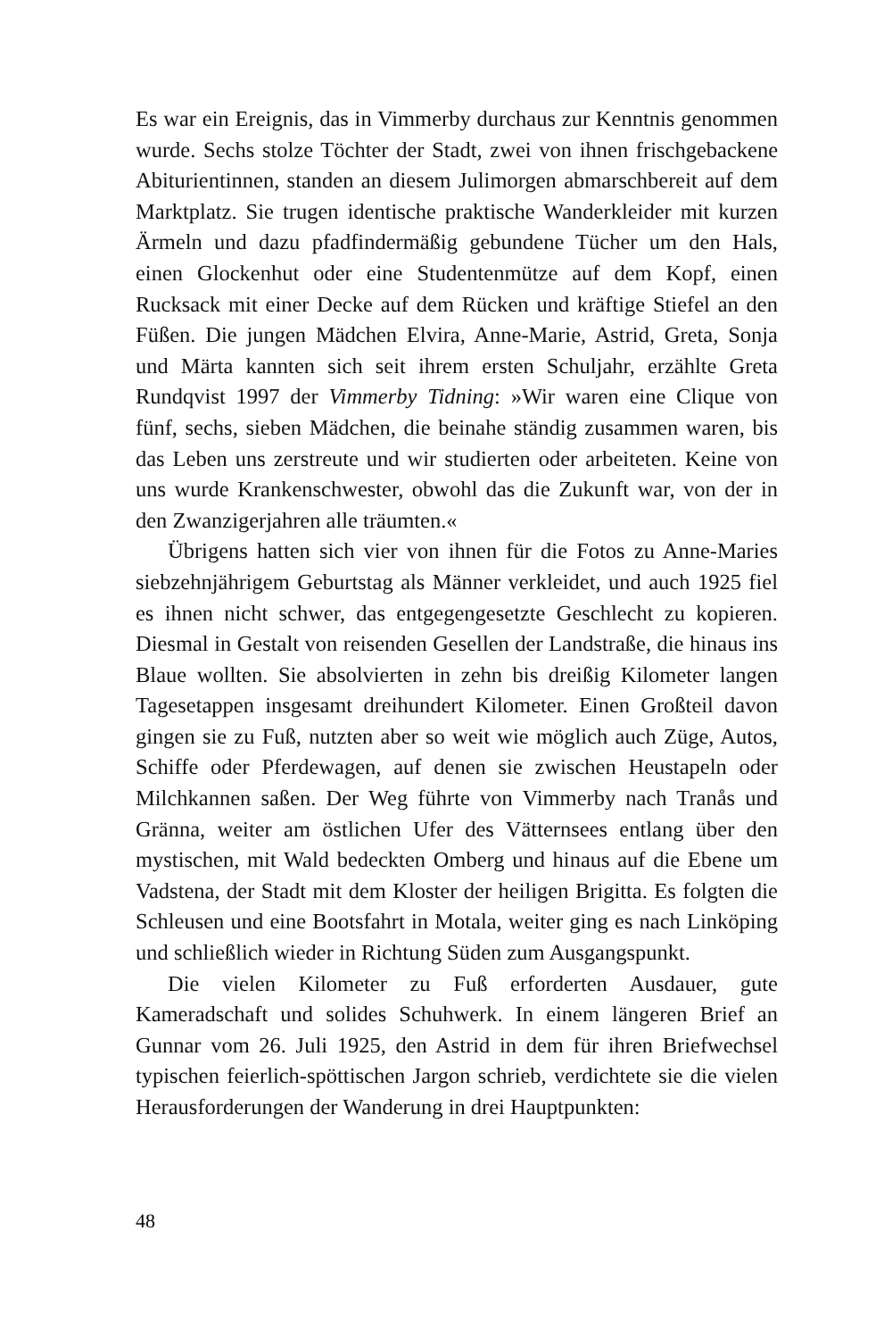Es war ein Ereignis, das in Vimmerby durchaus zur Kenntnis genommen wurde. Sechs stolze Töchter der Stadt, zwei von ihnen frischgebackene Abiturientinnen, standen an diesem Julimorgen abmarschbereit auf dem Marktplatz. Sie trugen identische praktische Wanderkleider mit kurzen Ärmeln und dazu pfadfindermäßig gebundene Tücher um den Hals, einen Glockenhut oder eine Studentenmütze auf dem Kopf, einen Rucksack mit einer Decke auf dem Rücken und kräftige Stiefel an den Füßen. Die jungen Mädchen Elvira, Anne-Marie, Astrid, Greta, Sonja und Märta kannten sich seit ihrem ersten Schuljahr, erzählte Greta Rundqvist 1997 der Vimmerby Tidning: »Wir waren eine Clique von fünf, sechs, sieben Mädchen, die beinahe ständig zusammen waren, bis das Leben uns zerstreute und wir studierten oder arbeiteten. Keine von uns wurde Krankenschwester, obwohl das die Zukunft war, von der in den Zwanzigerjahren alle träumten.«
Übrigens hatten sich vier von ihnen für die Fotos zu Anne-Maries siebzehnjährigem Geburtstag als Männer verkleidet, und auch 1925 fiel es ihnen nicht schwer, das entgegengesetzte Geschlecht zu kopieren. Diesmal in Gestalt von reisenden Gesellen der Landstraße, die hinaus ins Blaue wollten. Sie absolvierten in zehn bis dreißig Kilometer langen Tagesetappen insgesamt dreihundert Kilometer. Einen Großteil davon gingen sie zu Fuß, nutzten aber so weit wie möglich auch Züge, Autos, Schiffe oder Pferdewagen, auf denen sie zwischen Heustapeln oder Milchkannen saßen. Der Weg führte von Vimmerby nach Tranås und Gränna, weiter am östlichen Ufer des Vätternsees entlang über den mystischen, mit Wald bedeckten Omberg und hinaus auf die Ebene um Vadstena, der Stadt mit dem Kloster der heiligen Brigitta. Es folgten die Schleusen und eine Bootsfahrt in Motala, weiter ging es nach Linköping und schließlich wieder in Richtung Süden zum Ausgangspunkt.
Die vielen Kilometer zu Fuß erforderten Ausdauer, gute Kameradschaft und solides Schuhwerk. In einem längeren Brief an Gunnar vom 26. Juli 1925, den Astrid in dem für ihren Briefwechsel typischen feierlich-spöttischen Jargon schrieb, verdichtete sie die vielen Herausforderungen der Wanderung in drei Hauptpunkten:
48